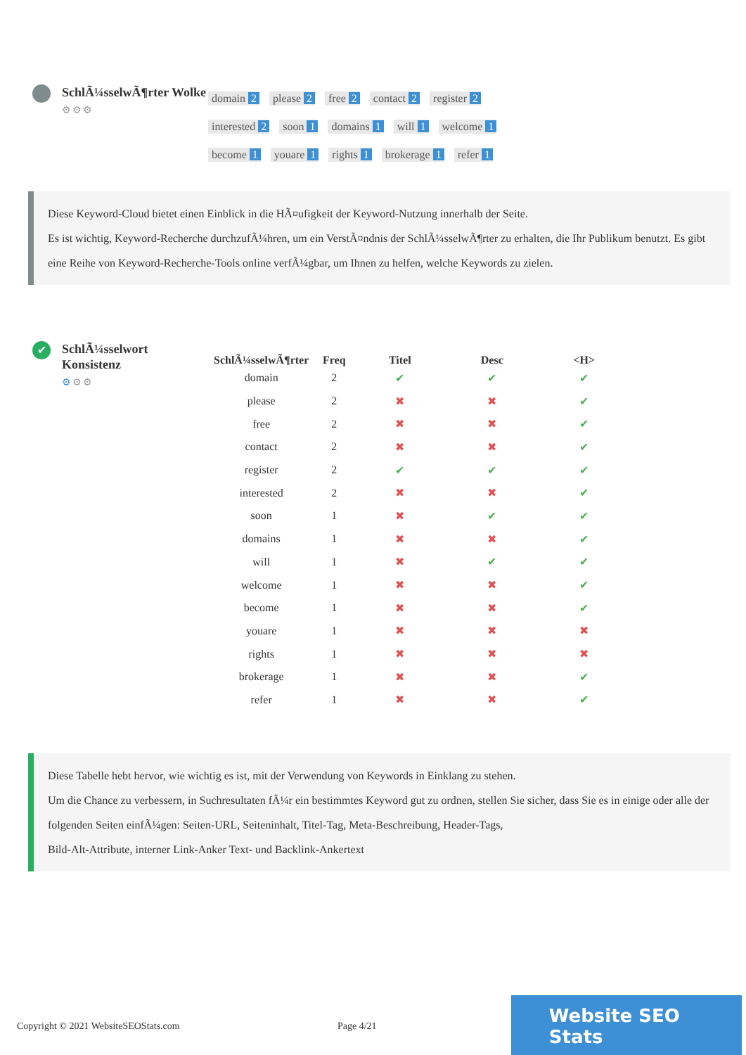SchlÃ¼sselwÃ¶rter Wolke
⚙⚙⚙
domain 2 please 2 free 2 contact 2 register 2
interested 2 soon 1 domains 1 will 1 welcome 1
become 1 youare 1 rights 1 brokerage 1 refer 1
Diese Keyword-Cloud bietet einen Einblick in die HÃ¤ufigkeit der Keyword-Nutzung innerhalb der Seite.
Es ist wichtig, Keyword-Recherche durchzufÃ¼hren, um ein VerstÃ¤ndnis der SchlÃ¼sselwÃ¶rter zu erhalten, die Ihr Publikum benutzt. Es gibt eine Reihe von Keyword-Recherche-Tools online verfÃ¼gbar, um Ihnen zu helfen, welche Keywords zu zielen.
✔
SchlÃ¼sselwort Konsistenz
⚙⚙⚙
| SchlÃ¼sselwÃ¶rter | Freq | Titel | Desc | <H> |
| --- | --- | --- | --- | --- |
| domain | 2 | ✔ | ✔ | ✔ |
| please | 2 | ✖ | ✖ | ✔ |
| free | 2 | ✖ | ✖ | ✔ |
| contact | 2 | ✖ | ✖ | ✔ |
| register | 2 | ✔ | ✔ | ✔ |
| interested | 2 | ✖ | ✖ | ✔ |
| soon | 1 | ✖ | ✔ | ✔ |
| domains | 1 | ✖ | ✖ | ✔ |
| will | 1 | ✖ | ✔ | ✔ |
| welcome | 1 | ✖ | ✖ | ✔ |
| become | 1 | ✖ | ✖ | ✔ |
| youare | 1 | ✖ | ✖ | ✖ |
| rights | 1 | ✖ | ✖ | ✖ |
| brokerage | 1 | ✖ | ✖ | ✔ |
| refer | 1 | ✖ | ✖ | ✔ |
Diese Tabelle hebt hervor, wie wichtig es ist, mit der Verwendung von Keywords in Einklang zu stehen.
Um die Chance zu verbessern, in Suchresultaten fÃ¼r ein bestimmtes Keyword gut zu ordnen, stellen Sie sicher, dass Sie es in einige oder alle der folgenden Seiten einfÃ¼gen: Seiten-URL, Seiteninhalt, Titel-Tag, Meta-Beschreibung, Header-Tags,
Bild-Alt-Attribute, interner Link-Anker Text- und Backlink-Ankertext
Copyright © 2021 WebsiteSEOStats.com Page 4/21
Website SEO Stats